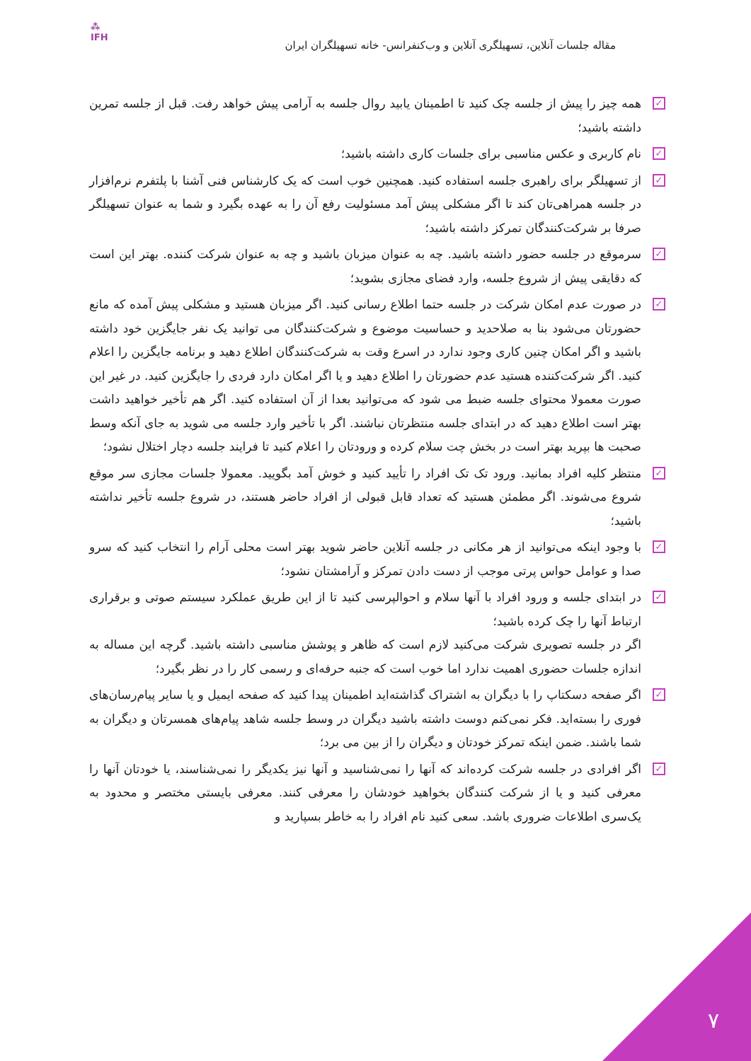⁂
IFH
مقاله جلسات آنلاین، تسهیلگری آنلاین و وب‌کنفرانس- خانه تسهیلگران ایران
✓ همه چیز را پیش از جلسه چک کنید تا اطمینان یابید روال جلسه به آرامی پیش خواهد رفت. قبل از جلسه تمرین داشته باشید؛
✓ نام کاربری و عکس مناسبی برای جلسات کاری داشته باشید؛
✓ از تسهیلگر برای راهبری جلسه استفاده کنید. همچنین خوب است که یک کارشناس فنی آشنا با پلتفرم نرم‌افزار در جلسه همراهی‌تان کند تا اگر مشکلی پیش آمد مسئولیت رفع آن را به عهده بگیرد و شما به عنوان تسهیلگر صرفا بر شرکت‌کنندگان تمرکز داشته باشید؛
✓ سرموقع در جلسه حضور داشته باشید. چه به عنوان میزبان باشید و چه به عنوان شرکت کننده. بهتر این است که دقایقی پیش از شروع جلسه، وارد فضای مجازی بشوید؛
✓ در صورت عدم امکان شرکت در جلسه حتما اطلاع رسانی کنید. اگر میزبان هستید و مشکلی پیش آمده که مانع حضورتان می‌شود بنا به صلاحدید و حساسیت موضوع و شرکت‌کنندگان می توانید یک نفر جایگزین خود داشته باشید و اگر امکان چنین کاری وجود ندارد در اسرع وقت به شرکت‌کنندگان اطلاع دهید و برنامه جایگزین را اعلام کنید. اگر شرکت‌کننده هستید عدم حضورتان را اطلاع دهید و یا اگر امکان دارد فردی را جایگزین کنید. در غیر این صورت معمولا محتوای جلسه ضبط می شود که می‌توانید بعدا از آن استفاده کنید. اگر هم تأخیر خواهید داشت بهتر است اطلاع دهید که در ابتدای جلسه منتظرتان نباشند. اگر با تأخیر وارد جلسه می شوید به جای آنکه وسط صحبت ها بپرید بهتر است در بخش چت سلام کرده و ورودتان را اعلام کنید تا فرایند جلسه دچار اختلال نشود؛
✓ منتظر کلیه افراد بمانید. ورود تک تک افراد را تأیید کنید و خوش آمد بگویید. معمولا جلسات مجازی سر موقع شروع می‌شوند. اگر مطمئن هستید که تعداد قابل قبولی از افراد حاضر هستند، در شروع جلسه تأخیر نداشته باشید؛
✓ با وجود اینکه می‌توانید از هر مکانی در جلسه آنلاین حاضر شوید بهتر است محلی آرام را انتخاب کنید که سرو صدا و عوامل حواس پرتی موجب از دست دادن تمرکز و آرامشتان نشود؛
✓ در ابتدای جلسه و ورود افراد با آنها سلام و احوالپرسی کنید تا از این طریق عملکرد سیستم صوتی و برقراری ارتباط آنها را چک کرده باشید؛
اگر در جلسه تصویری شرکت می‌کنید لازم است که ظاهر و پوشش مناسبی داشته باشید. گرچه این مساله به اندازه جلسات حضوری اهمیت ندارد اما خوب است که جنبه حرفه‌ای و رسمی کار را در نظر بگیرد؛
✓ اگر صفحه دسکتاپ را با دیگران به اشتراک گذاشته‌اید اطمینان پیدا کنید که صفحه ایمیل و یا سایر پیام‌رسان‌های فوری را بسته‌اید. فکر نمی‌کنم دوست داشته باشید دیگران در وسط جلسه شاهد پیام‌های همسرتان و دیگران به شما باشند. ضمن اینکه تمرکز خودتان و دیگران را از بین می برد؛
✓ اگر افرادی در جلسه شرکت کرده‌اند که آنها را نمی‌شناسید و آنها نیز یکدیگر را نمی‌شناسند، یا خودتان آنها را معرفی کنید و یا از شرکت کنندگان بخواهید خودشان را معرفی کنند. معرفی بایستی مختصر و محدود به یک‌سری اطلاعات ضروری باشد. سعی کنید نام افراد را به خاطر بسپارید و
۷